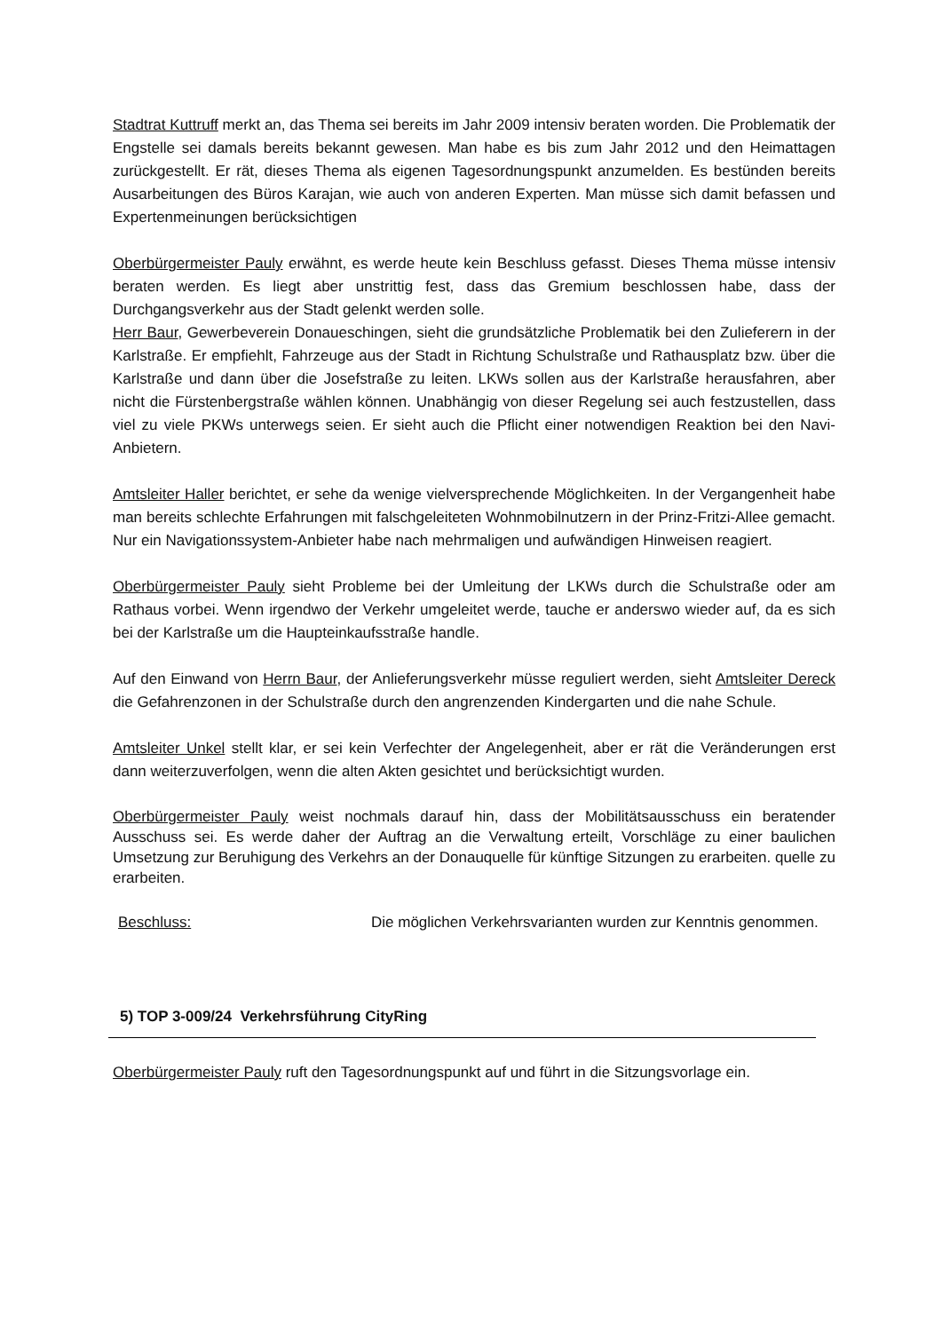Stadtrat Kuttruff merkt an, das Thema sei bereits im Jahr 2009 intensiv beraten worden. Die Problematik der Engstelle sei damals bereits bekannt gewesen. Man habe es bis zum Jahr 2012 und den Heimattagen zurückgestellt. Er rät, dieses Thema als eigenen Tagesordnungspunkt anzumelden. Es bestünden bereits Ausarbeitungen des Büros Karajan, wie auch von anderen Experten. Man müsse sich damit befassen und Expertenmeinungen berücksichtigen
Oberbürgermeister Pauly erwähnt, es werde heute kein Beschluss gefasst. Dieses Thema müsse intensiv beraten werden. Es liegt aber unstrittig fest, dass das Gremium beschlossen habe, dass der Durchgangsverkehr aus der Stadt gelenkt werden solle.
Herr Baur, Gewerbeverein Donaueschingen, sieht die grundsätzliche Problematik bei den Zulieferern in der Karlstraße. Er empfiehlt, Fahrzeuge aus der Stadt in Richtung Schulstraße und Rathausplatz bzw. über die Karlstraße und dann über die Josefstraße zu leiten. LKWs sollen aus der Karlstraße herausfahren, aber nicht die Fürstenbergstraße wählen können. Unabhängig von dieser Regelung sei auch festzustellen, dass viel zu viele PKWs unterwegs seien. Er sieht auch die Pflicht einer notwendigen Reaktion bei den Navi-Anbietern.
Amtsleiter Haller berichtet, er sehe da wenige vielversprechende Möglichkeiten. In der Vergangenheit habe man bereits schlechte Erfahrungen mit falschgeleiteten Wohnmobilnutzern in der Prinz-Fritzi-Allee gemacht. Nur ein Navigationssystem-Anbieter habe nach mehrmaligen und aufwändigen Hinweisen reagiert.
Oberbürgermeister Pauly sieht Probleme bei der Umleitung der LKWs durch die Schulstraße oder am Rathaus vorbei. Wenn irgendwo der Verkehr umgeleitet werde, tauche er anderswo wieder auf, da es sich bei der Karlstraße um die Haupteinkaufsstraße handle.
Auf den Einwand von Herrn Baur, der Anlieferungsverkehr müsse reguliert werden, sieht Amtsleiter Dereck die Gefahrenzonen in der Schulstraße durch den angrenzenden Kindergarten und die nahe Schule.
Amtsleiter Unkel stellt klar, er sei kein Verfechter der Angelegenheit, aber er rät die Veränderungen erst dann weiterzuverfolgen, wenn die alten Akten gesichtet und berücksichtigt wurden.
Oberbürgermeister Pauly weist nochmals darauf hin, dass der Mobilitätsausschuss ein beratender Ausschuss sei. Es werde daher der Auftrag an die Verwaltung erteilt, Vorschläge zu einer baulichen Umsetzung zur Beruhigung des Verkehrs an der Donauquelle für künftige Sitzungen zu erarbeiten. quelle zu erarbeiten.
Beschluss: Die möglichen Verkehrsvarianten wurden zur Kenntnis genommen.
5) TOP 3-009/24 Verkehrsführung CityRing
Oberbürgermeister Pauly ruft den Tagesordnungspunkt auf und führt in die Sitzungsvorlage ein.